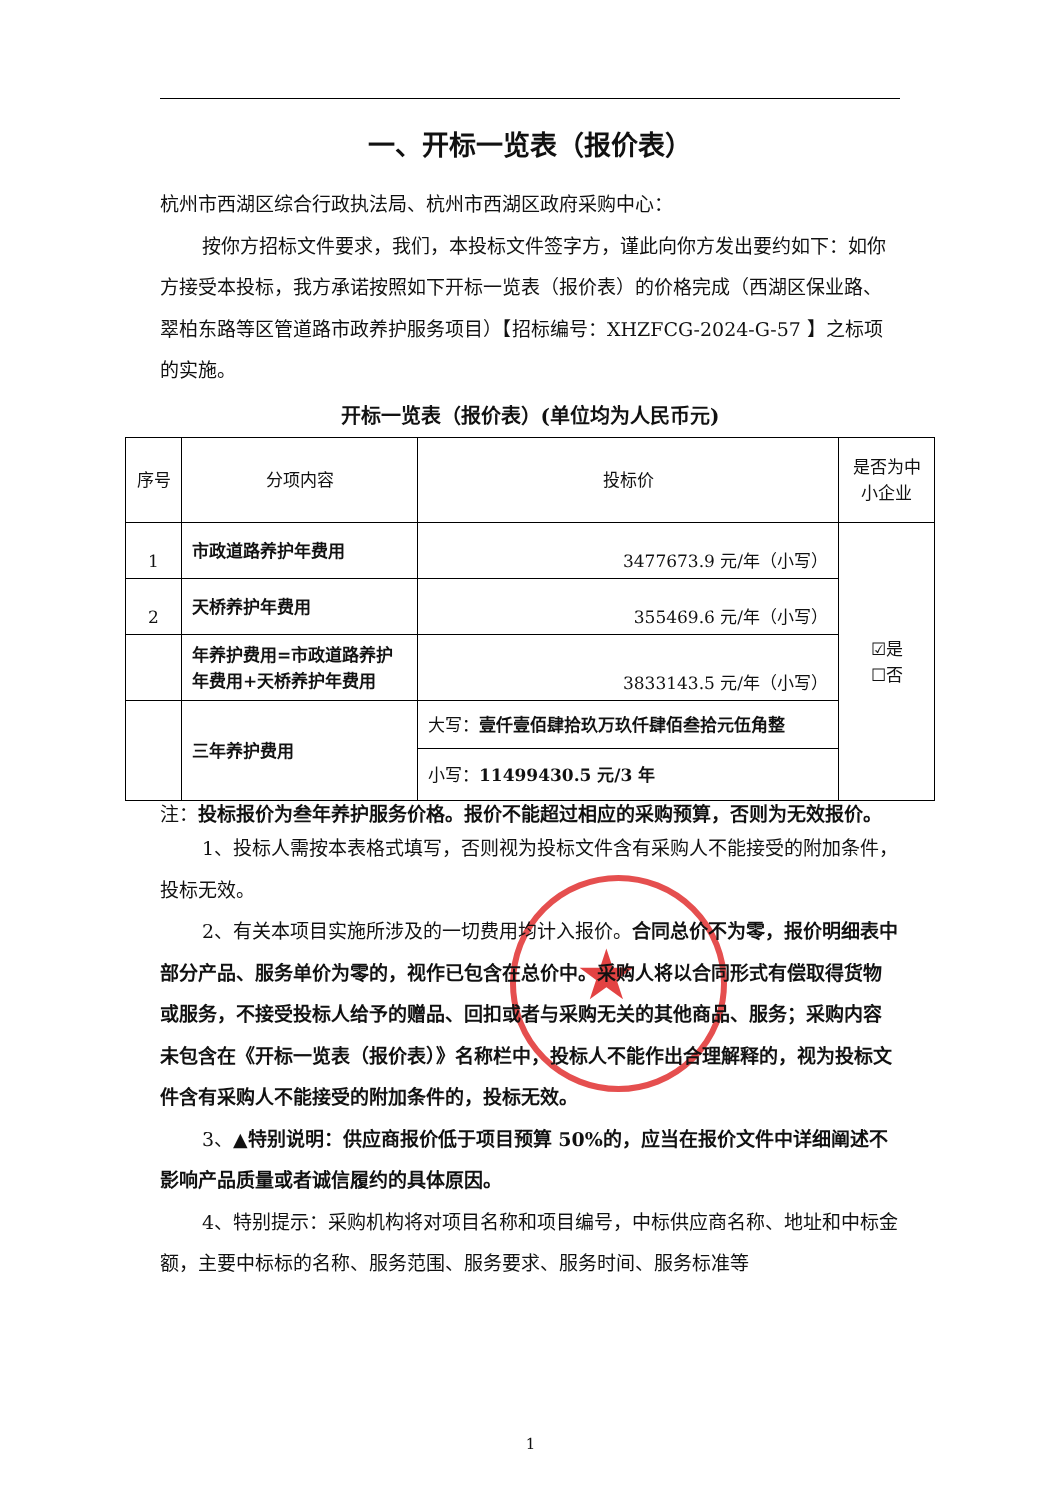★
一、开标一览表（报价表）
杭州市西湖区综合行政执法局、杭州市西湖区政府采购中心：
按你方招标文件要求，我们，本投标文件签字方，谨此向你方发出要约如下：如你方接受本投标，我方承诺按照如下开标一览表（报价表）的价格完成（西湖区保业路、翠柏东路等区管道路市政养护服务项目）【招标编号：XHZFCG-2024-G-57 】之标项的实施。
开标一览表（报价表）(单位均为人民币元)
| 序号 | 分项内容 | 投标价 | 是否为中小企业 |
| 1 | 市政道路养护年费用 | 3477673.9 元/年（小写） | ☑是 ☐否 |
| 2 | 天桥养护年费用 | 355469.6 元/年（小写） | |
| | 年养护费用=市政道路养护年费用+天桥养护年费用 | 3833143.5 元/年（小写） | |
| | 三年养护费用 | 大写： 壹仟壹佰肆拾玖万玖仟肆佰叁拾元伍角整 | |
| | | 小写： 11499430.5 元/3 年 | |
注：投标报价为叁年养护服务价格。报价不能超过相应的采购预算，否则为无效报价。
1、投标人需按本表格式填写，否则视为投标文件含有采购人不能接受的附加条件，投标无效。
2、有关本项目实施所涉及的一切费用均计入报价。合同总价不为零，报价明细表中部分产品、服务单价为零的，视作已包含在总价中。采购人将以合同形式有偿取得货物或服务，不接受投标人给予的赠品、回扣或者与采购无关的其他商品、服务；采购内容未包含在《开标一览表（报价表）》名称栏中，投标人不能作出合理解释的，视为投标文件含有采购人不能接受的附加条件的，投标无效。
3、▲特别说明：供应商报价低于项目预算 50%的，应当在报价文件中详细阐述不影响产品质量或者诚信履约的具体原因。
4、特别提示：采购机构将对项目名称和项目编号，中标供应商名称、地址和中标金额，主要中标标的名称、服务范围、服务要求、服务时间、服务标准等
1